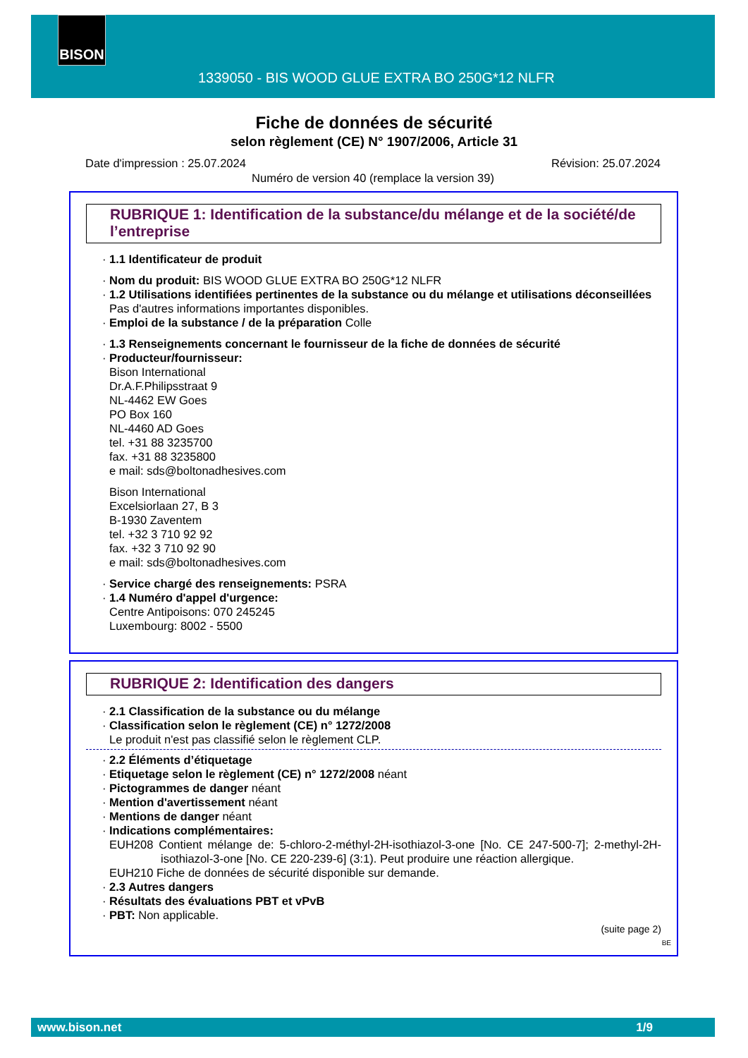BISON
1339050 - BIS WOOD GLUE EXTRA BO 250G*12 NLFR
Fiche de données de sécurité
selon règlement (CE) N° 1907/2006, Article 31
Date d'impression : 25.07.2024 Révision: 25.07.2024
Numéro de version 40 (remplace la version 39)
RUBRIQUE 1: Identification de la substance/du mélange et de la société/de l’entreprise
· 1.1 Identificateur de produit
· Nom du produit: BIS WOOD GLUE EXTRA BO 250G*12 NLFR
· 1.2 Utilisations identifiées pertinentes de la substance ou du mélange et utilisations déconseillées
Pas d'autres informations importantes disponibles.
· Emploi de la substance / de la préparation Colle
· 1.3 Renseignements concernant le fournisseur de la fiche de données de sécurité
· Producteur/fournisseur:
Bison International
Dr.A.F.Philipsstraat 9
NL-4462 EW Goes
PO Box 160
NL-4460 AD Goes
tel. +31 88 3235700
fax. +31 88 3235800
e mail: sds@boltonadhesives.com
Bison International
Excelsiorlaan 27, B 3
B-1930 Zaventem
tel. +32 3 710 92 92
fax. +32 3 710 92 90
e mail: sds@boltonadhesives.com
· Service chargé des renseignements: PSRA
· 1.4 Numéro d'appel d'urgence:
Centre Antipoisons: 070 245245
Luxembourg: 8002 - 5500
RUBRIQUE 2: Identification des dangers
· 2.1 Classification de la substance ou du mélange
· Classification selon le règlement (CE) n° 1272/2008
Le produit n'est pas classifié selon le règlement CLP.
· 2.2 Éléments d’étiquetage
· Etiquetage selon le règlement (CE) n° 1272/2008 néant
· Pictogrammes de danger néant
· Mention d'avertissement néant
· Mentions de danger néant
· Indications complémentaires:
EUH208 Contient mélange de: 5-chloro-2-méthyl-2H-isothiazol-3-one [No. CE 247-500-7]; 2-methyl-2H-isothiazol-3-one [No. CE 220-239-6] (3:1). Peut produire une réaction allergique.
EUH210 Fiche de données de sécurité disponible sur demande.
· 2.3 Autres dangers
· Résultats des évaluations PBT et vPvB
· PBT: Non applicable.
(suite page 2)
BE
www.bison.net 1/9